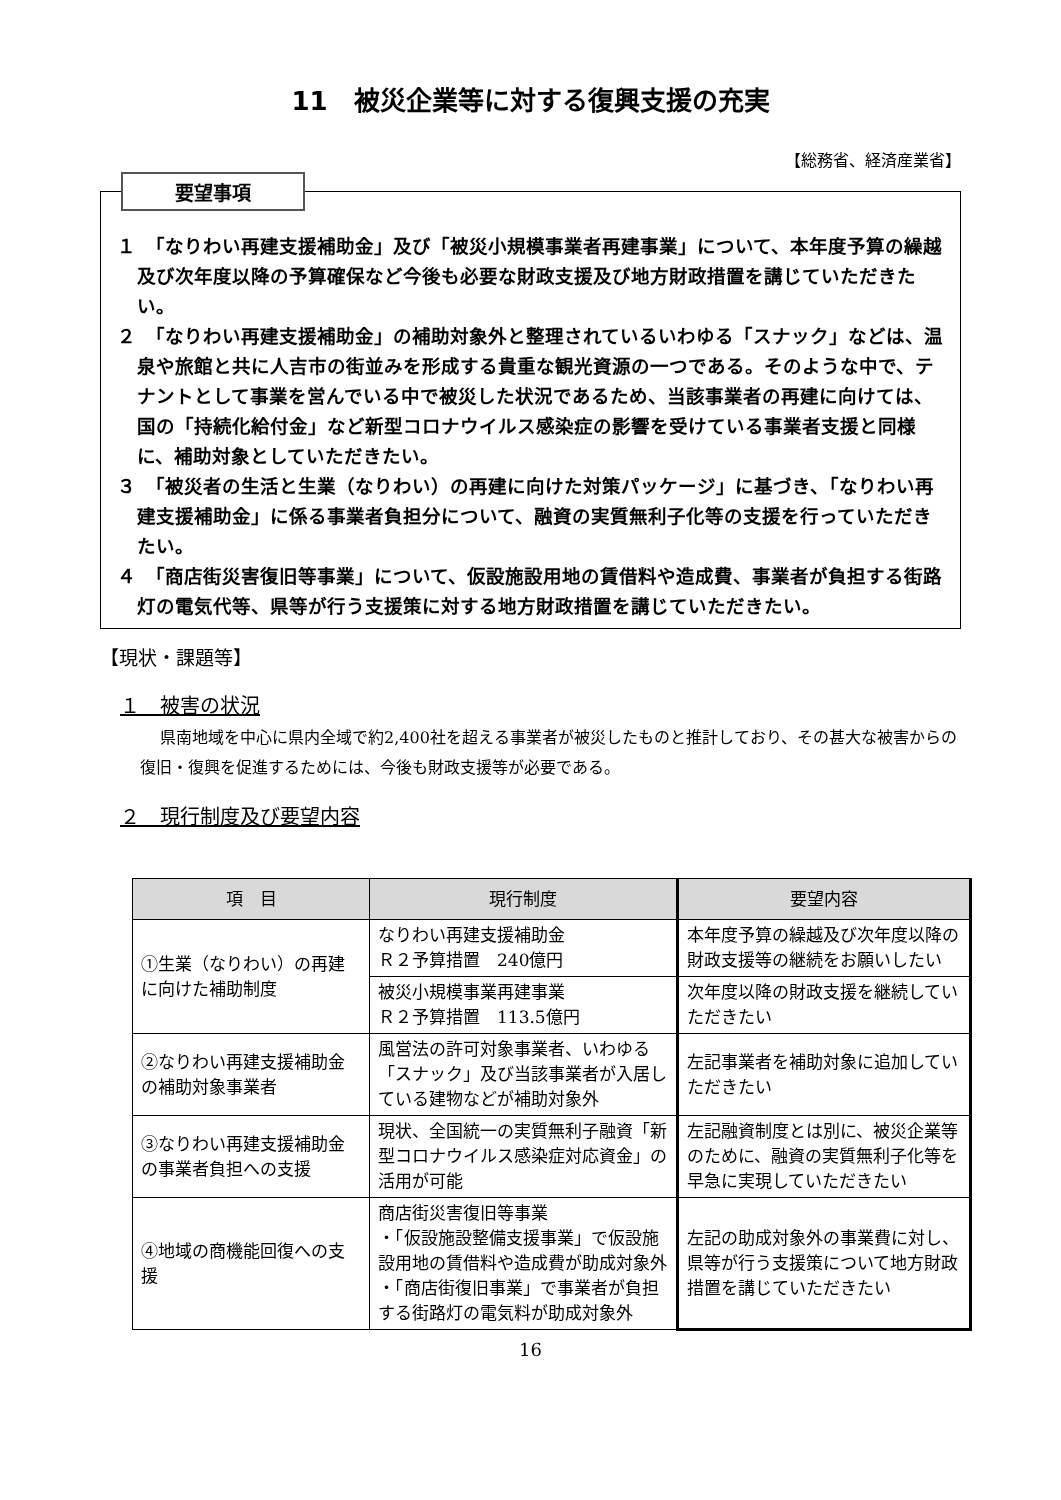11　被災企業等に対する復興支援の充実
【総務省、経済産業省】
要望事項
１　「なりわい再建支援補助金」及び「被災小規模事業者再建事業」について、本年度予算の繰越及び次年度以降の予算確保など今後も必要な財政支援及び地方財政措置を講じていただきたい。
２　「なりわい再建支援補助金」の補助対象外と整理されているいわゆる「スナック」などは、温泉や旅館と共に人吉市の街並みを形成する貴重な観光資源の一つである。そのような中で、テナントとして事業を営んでいる中で被災した状況であるため、当該事業者の再建に向けては、国の「持続化給付金」など新型コロナウイルス感染症の影響を受けている事業者支援と同様に、補助対象としていただきたい。
３　「被災者の生活と生業（なりわい）の再建に向けた対策パッケージ」に基づき、「なりわい再建支援補助金」に係る事業者負担分について、融資の実質無利子化等の支援を行っていただきたい。
４　「商店街災害復旧等事業」について、仮設施設用地の賃借料や造成費、事業者が負担する街路灯の電気代等、県等が行う支援策に対する地方財政措置を講じていただきたい。
【現状・課題等】
１　被害の状況
県南地域を中心に県内全域で約2,400社を超える事業者が被災したものと推計しており、その甚大な被害からの復旧・復興を促進するためには、今後も財政支援等が必要である。
２　現行制度及び要望内容
| 項 目 | 現行制度 | 要望内容 |
| --- | --- | --- |
| ①生業（なりわい）の再建に向けた補助制度 | なりわい再建支援補助金 Ｒ２予算措置 240億円 | 本年度予算の繰越及び次年度以降の財政支援等の継続をお願いしたい |
| | 被災小規模事業再建事業 Ｒ２予算措置 113.5億円 | 次年度以降の財政支援を継続していただきたい |
| ②なりわい再建支援補助金の補助対象事業者 | 風営法の許可対象事業者、いわゆる「スナック」及び当該事業者が入居している建物などが補助対象外 | 左記事業者を補助対象に追加していただきたい |
| ③なりわい再建支援補助金の事業者負担への支援 | 現状、全国統一の実質無利子融資「新型コロナウイルス感染症対応資金」の活用が可能 | 左記融資制度とは別に、被災企業等のために、融資の実質無利子化等を早急に実現していただきたい |
| ④地域の商機能回復への支援 | 商店街災害復旧等事業 ・「仮設施設整備支援事業」で仮設施設用地の賃借料や造成費が助成対象外 ・「商店街復旧事業」で事業者が負担する街路灯の電気料が助成対象外 | 左記の助成対象外の事業費に対し、県等が行う支援策について地方財政措置を講じていただきたい |
16